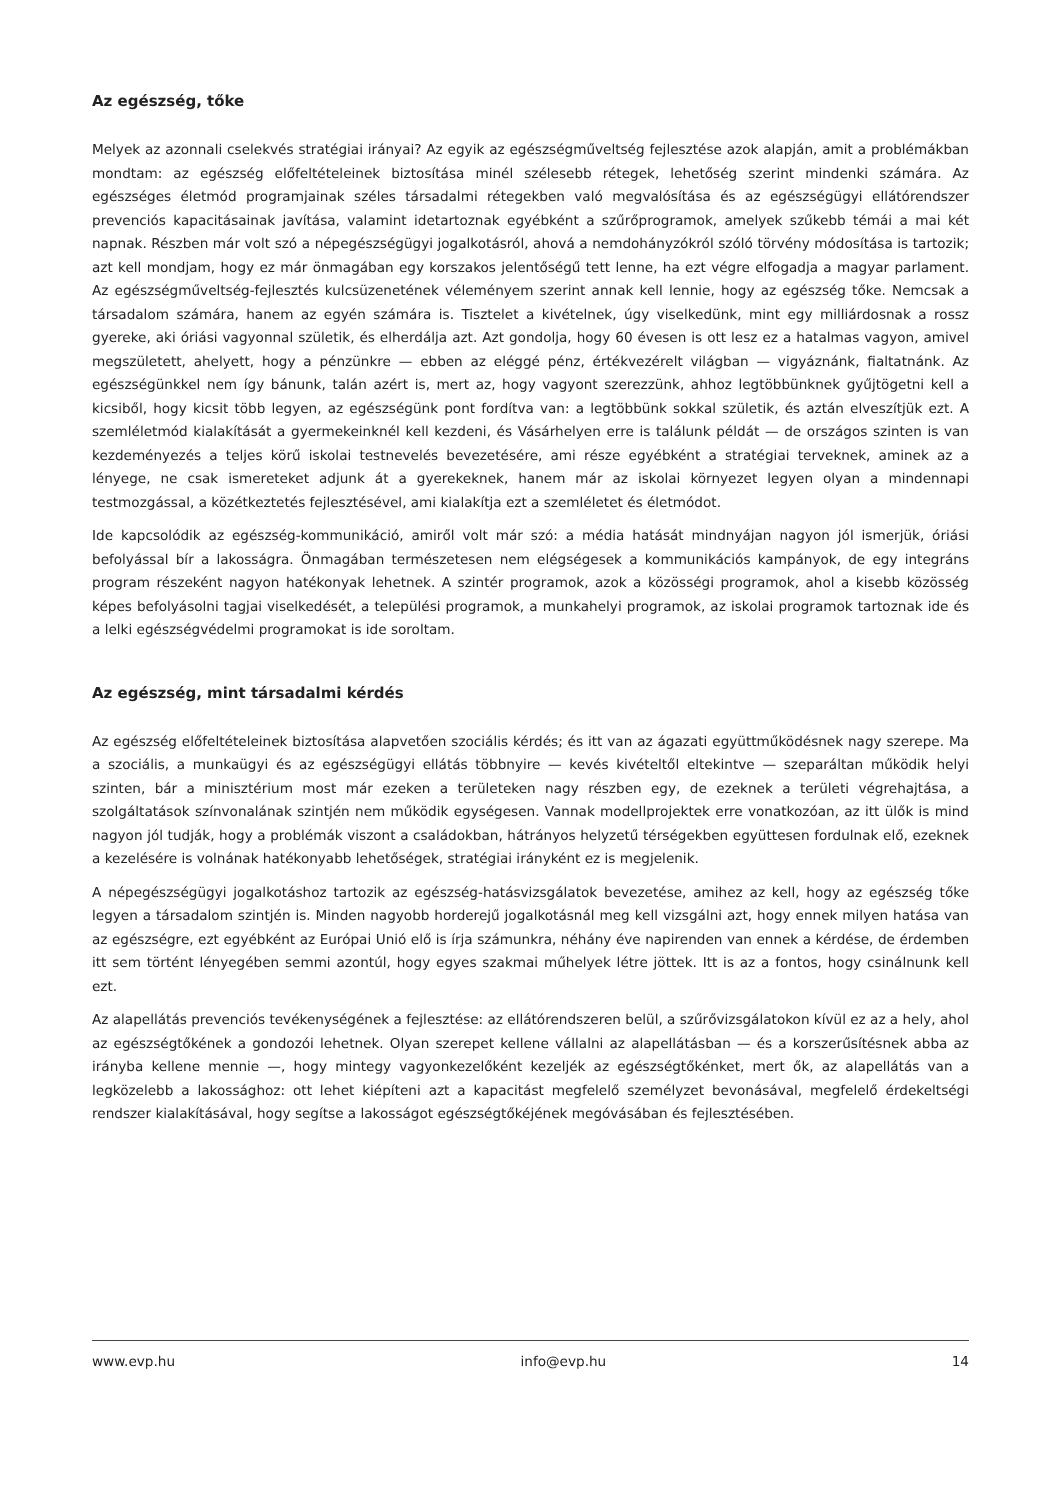Az egészség, tőke
Melyek az azonnali cselekvés stratégiai irányai? Az egyik az egészségműveltség fejlesztése azok alapján, amit a problémákban mondtam: az egészség előfeltételeinek biztosítása minél szélesebb rétegek, lehetőség szerint mindenki számára. Az egészséges életmód programjainak széles társadalmi rétegekben való megvalósítása és az egészségügyi ellátórendszer prevenciós kapacitásainak javítása, valamint idetartoznak egyébként a szűrőprogramok, amelyek szűkebb témái a mai két napnak. Részben már volt szó a népegészségügyi jogalkotásról, ahová a nemdohányzókról szóló törvény módosítása is tartozik; azt kell mondjam, hogy ez már önmagában egy korszakos jelentőségű tett lenne, ha ezt végre elfogadja a magyar parlament. Az egészségműveltség-fejlesztés kulcsüzenetének véleményem szerint annak kell lennie, hogy az egészség tőke. Nemcsak a társadalom számára, hanem az egyén számára is. Tisztelet a kivételnek, úgy viselkedünk, mint egy milliárdosnak a rossz gyereke, aki óriási vagyonnal születik, és elherdálja azt. Azt gondolja, hogy 60 évesen is ott lesz ez a hatalmas vagyon, amivel megszületett, ahelyett, hogy a pénzünkre — ebben az eléggé pénz, értékvezérelt világban — vigyáznánk, fialtatnánk. Az egészségünkkel nem így bánunk, talán azért is, mert az, hogy vagyont szerezzünk, ahhoz legtöbbünknek gyűjtögetni kell a kicsiből, hogy kicsit több legyen, az egészségünk pont fordítva van: a legtöbbünk sokkal születik, és aztán elveszítjük ezt. A szemléletmód kialakítását a gyermekeinknél kell kezdeni, és Vásárhelyen erre is találunk példát — de országos szinten is van kezdeményezés a teljes körű iskolai testnevelés bevezetésére, ami része egyébként a stratégiai terveknek, aminek az a lényege, ne csak ismereteket adjunk át a gyerekeknek, hanem már az iskolai környezet legyen olyan a mindennapi testmozgással, a közétkeztetés fejlesztésével, ami kialakítja ezt a szemléletet és életmódot.
Ide kapcsolódik az egészség-kommunikáció, amiről volt már szó: a média hatását mindnyájan nagyon jól ismerjük, óriási befolyással bír a lakosságra. Önmagában természetesen nem elégségesek a kommunikációs kampányok, de egy integráns program részeként nagyon hatékonyak lehetnek. A szintér programok, azok a közösségi programok, ahol a kisebb közösség képes befolyásolni tagjai viselkedését, a települési programok, a munkahelyi programok, az iskolai programok tartoznak ide és a lelki egészségvédelmi programokat is ide soroltam.
Az egészség, mint társadalmi kérdés
Az egészség előfeltételeinek biztosítása alapvetően szociális kérdés; és itt van az ágazati együttműködésnek nagy szerepe. Ma a szociális, a munkaügyi és az egészségügyi ellátás többnyire — kevés kivételtől eltekintve — szeparáltan működik helyi szinten, bár a minisztérium most már ezeken a területeken nagy részben egy, de ezeknek a területi végrehajtása, a szolgáltatások színvonalának szintjén nem működik egységesen. Vannak modellprojektek erre vonatkozóan, az itt ülők is mind nagyon jól tudják, hogy a problémák viszont a családokban, hátrányos helyzetű térségekben együttesen fordulnak elő, ezeknek a kezelésére is volnának hatékonyabb lehetőségek, stratégiai irányként ez is megjelenik.
A népegészségügyi jogalkotáshoz tartozik az egészség-hatásvizsgálatok bevezetése, amihez az kell, hogy az egészség tőke legyen a társadalom szintjén is. Minden nagyobb horderejű jogalkotásnál meg kell vizsgálni azt, hogy ennek milyen hatása van az egészségre, ezt egyébként az Európai Unió elő is írja számunkra, néhány éve napirenden van ennek a kérdése, de érdemben itt sem történt lényegében semmi azontúl, hogy egyes szakmai műhelyek létre jöttek. Itt is az a fontos, hogy csinálnunk kell ezt.
Az alapellátás prevenciós tevékenységének a fejlesztése: az ellátórendszeren belül, a szűrővizsgálatokon kívül ez az a hely, ahol az egészségtőkének a gondozói lehetnek. Olyan szerepet kellene vállalni az alapellátásban — és a korszerűsítésnek abba az irányba kellene mennie —, hogy mintegy vagyonkezelőként kezeljék az egészségtőkénket, mert ők, az alapellátás van a legközelebb a lakossághoz: ott lehet kiépíteni azt a kapacitást megfelelő személyzet bevonásával, megfelelő érdekeltségi rendszer kialakításával, hogy segítse a lakosságot egészségtőkéjének megóvásában és fejlesztésében.
www.evp.hu info@evp.hu 14